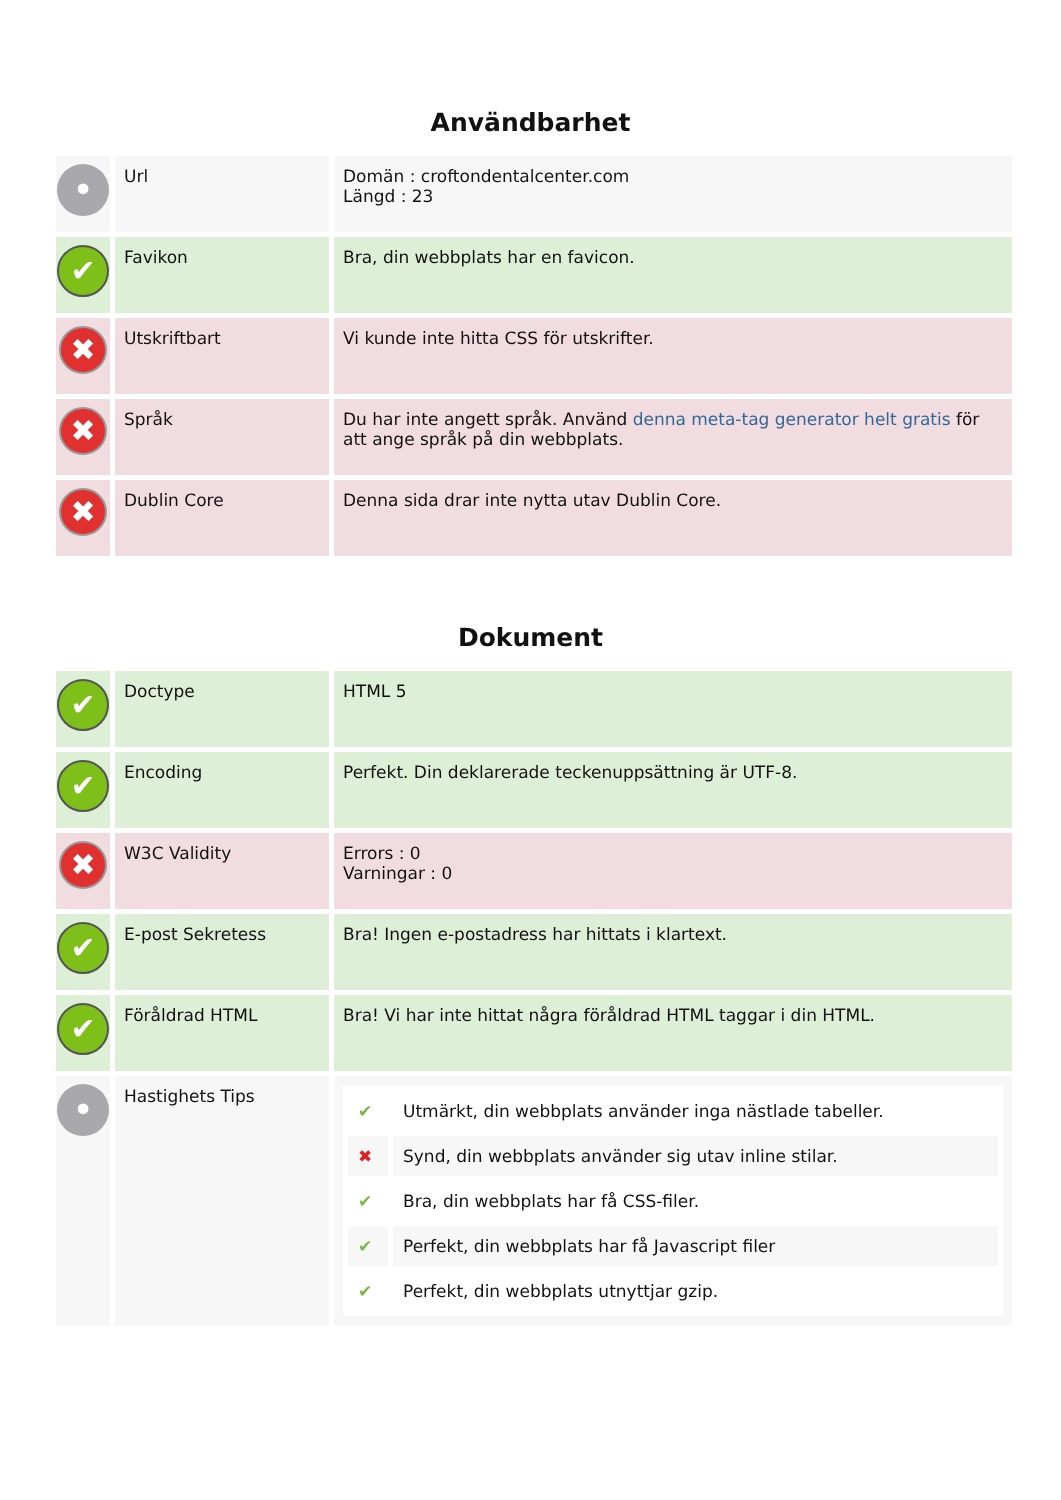Användbarhet
| • | Url | Domän : croftondentalcenter.com Längd : 23 |
| ✔ | Favikon | Bra, din webbplats har en favicon. |
| ✖ | Utskriftbart | Vi kunde inte hitta CSS för utskrifter. |
| ✖ | Språk | Du har inte angett språk. Använd denna meta-tag generator helt gratis för att ange språk på din webbplats. |
| ✖ | Dublin Core | Denna sida drar inte nytta utav Dublin Core. |
Dokument
| ✔ | Doctype | HTML 5 |
| ✔ | Encoding | Perfekt. Din deklarerade teckenuppsättning är UTF-8. |
| ✖ | W3C Validity | Errors : 0 Varningar : 0 |
| ✔ | E-post Sekretess | Bra! Ingen e-postadress har hittats i klartext. |
| ✔ | Föråldrad HTML | Bra! Vi har inte hittat några föråldrad HTML taggar i din HTML. |
| • | Hastighets Tips | / ✔ / Utmärkt, din webbplats använder inga nästlade tabeller. / / ✖ / Synd, din webbplats använder sig utav inline stilar. / / ✔ / Bra, din webbplats har få CSS-filer. / / ✔ / Perfekt, din webbplats har få Javascript filer / / ✔ / Perfekt, din webbplats utnyttjar gzip. / |